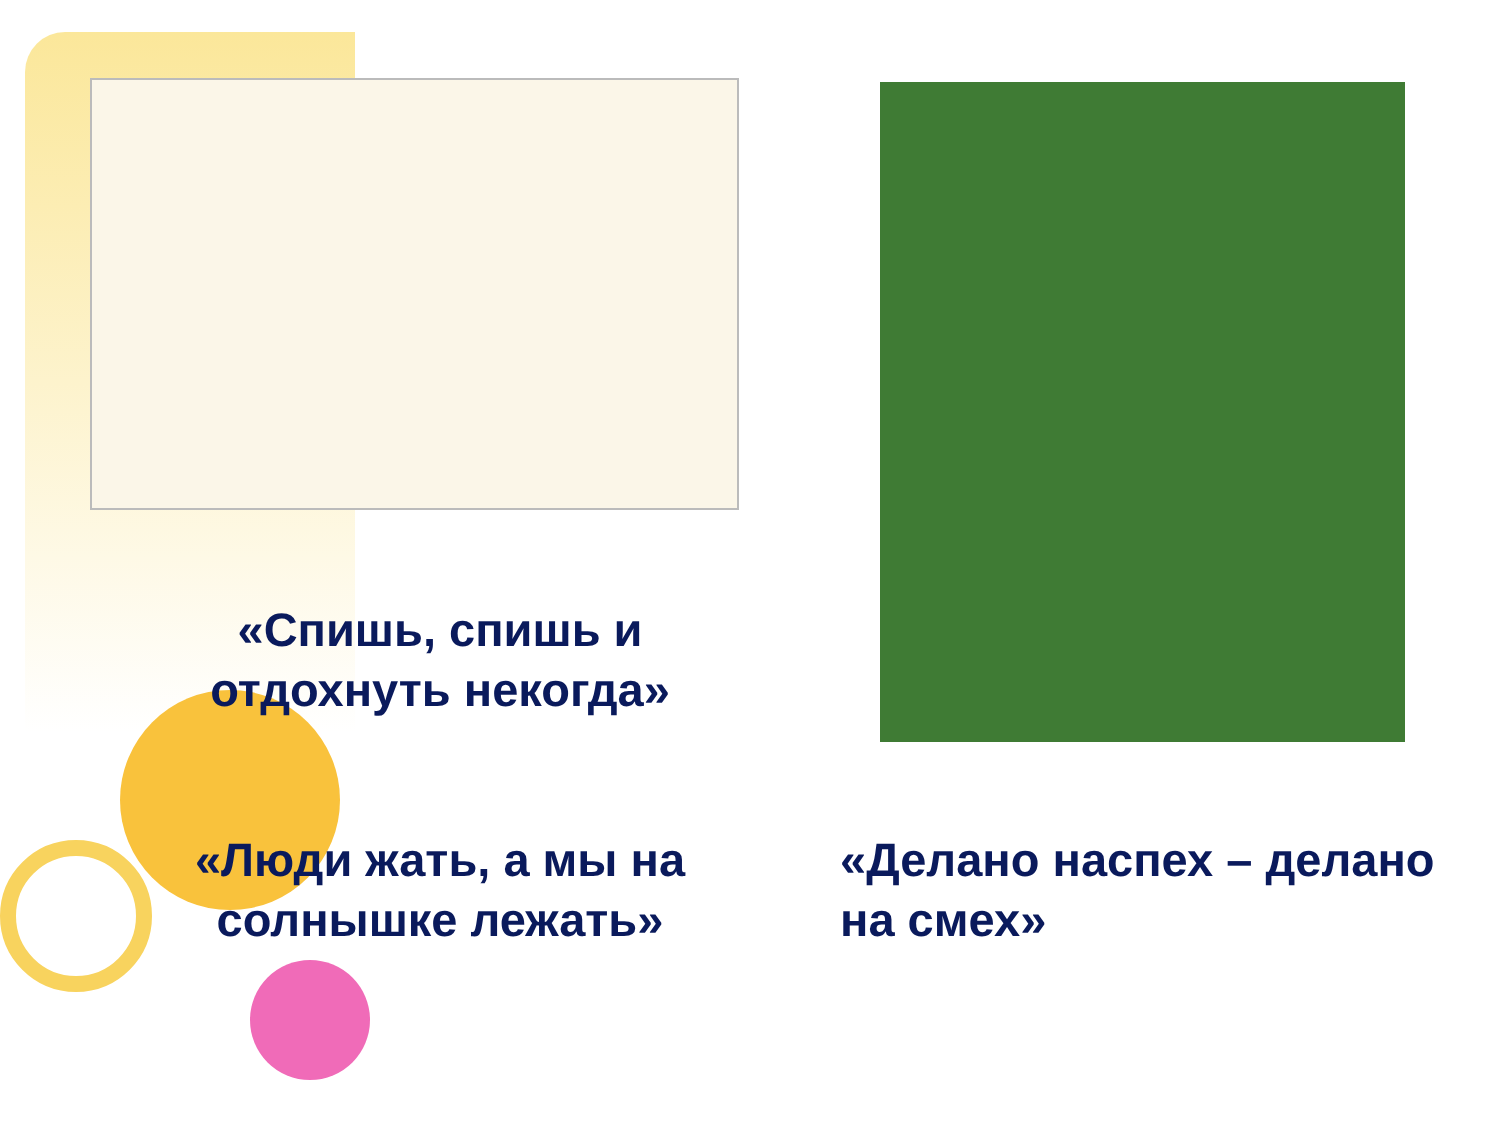«Спишь, спишь и отдохнуть некогда»
«Люди жать, а мы на солнышке лежать»
«Делано наспех – делано на смех»